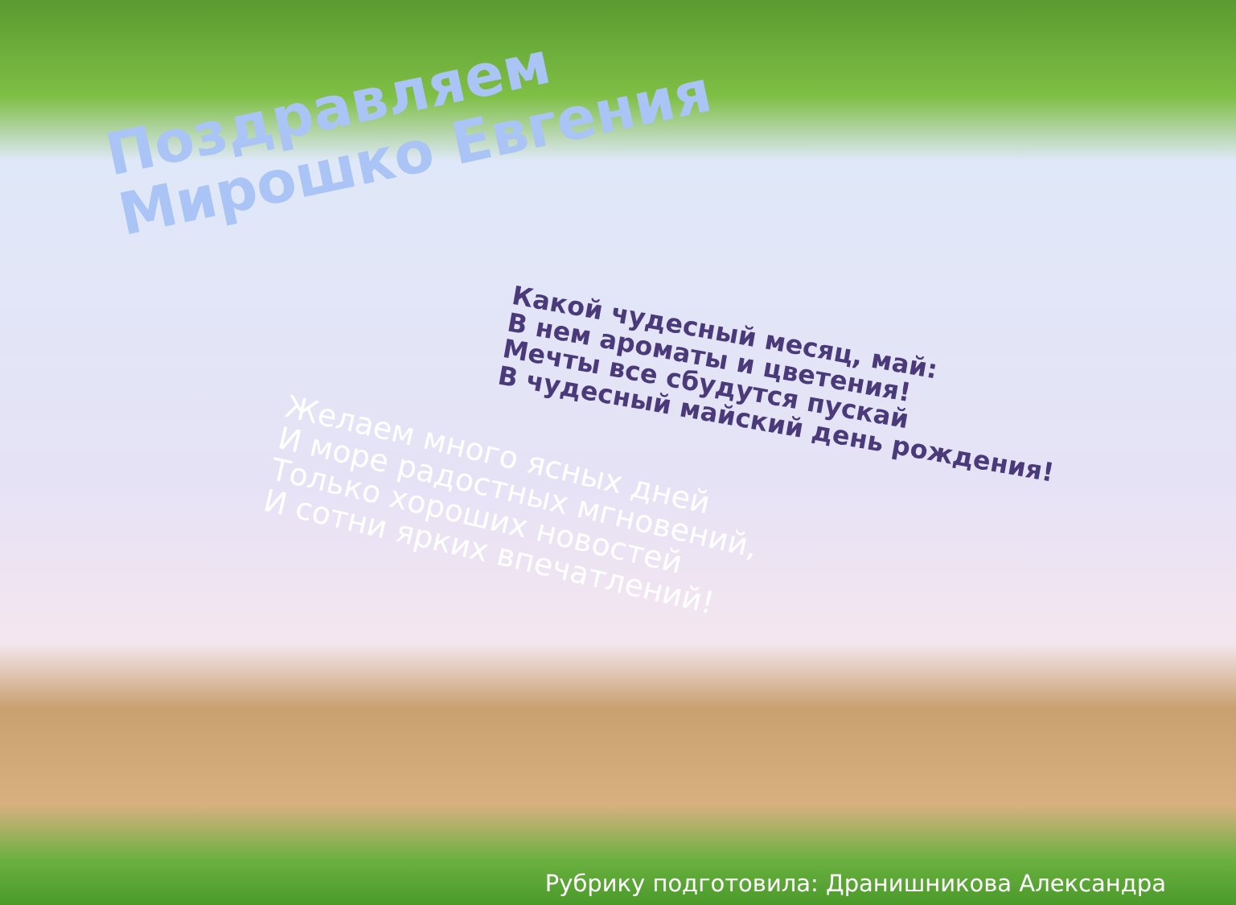Поздравляем
Мирошко Евгения
Какой чудесный месяц, май:
В нем ароматы и цветения!
Мечты все сбудутся пускай
В чудесный майский день рождения!
Желаем много ясных дней
И море радостных мгновений,
Только хороших новостей
И сотни ярких впечатлений!
Рубрику подготовила: Дранишникова Александра